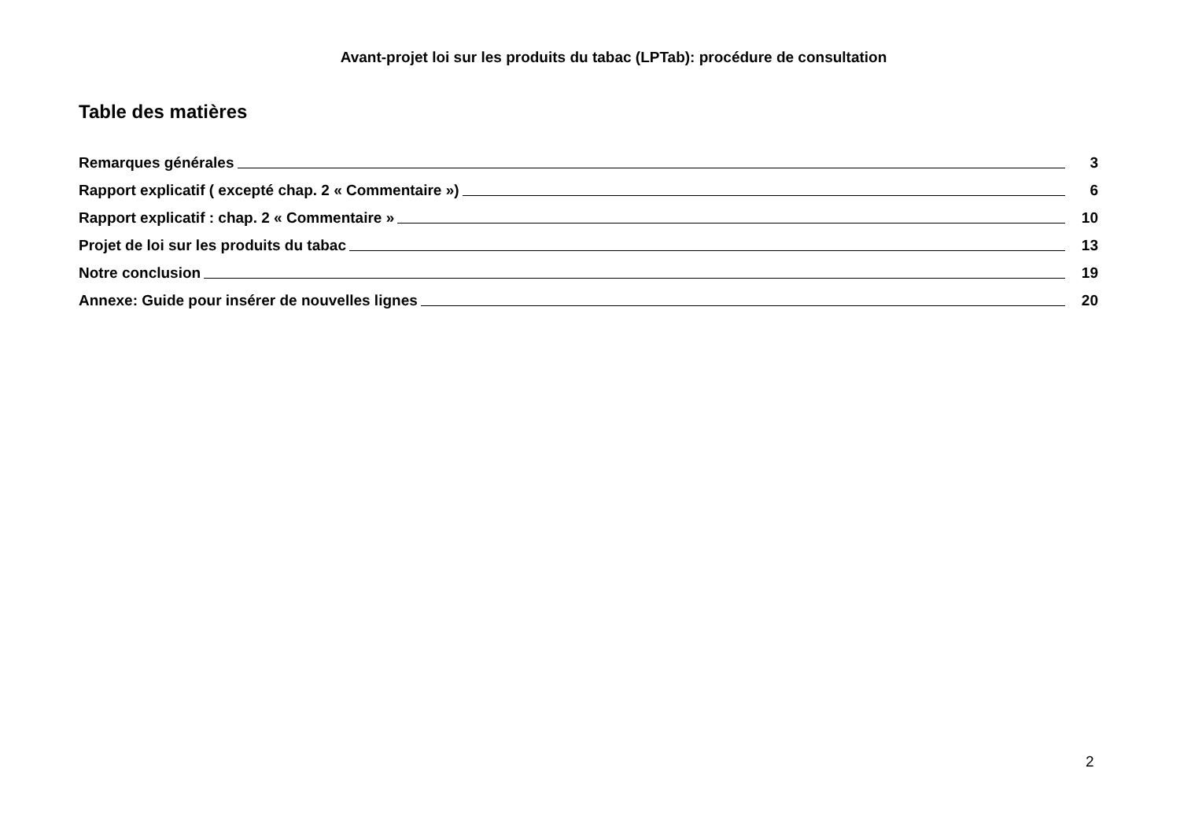Avant-projet loi sur les produits du tabac (LPTab): procédure de consultation
Table des matières
Remarques générales 3
Rapport explicatif ( excepté chap. 2 « Commentaire ») 6
Rapport explicatif : chap. 2 « Commentaire » 10
Projet de loi sur les produits du tabac 13
Notre conclusion 19
Annexe: Guide pour insérer de nouvelles lignes 20
2